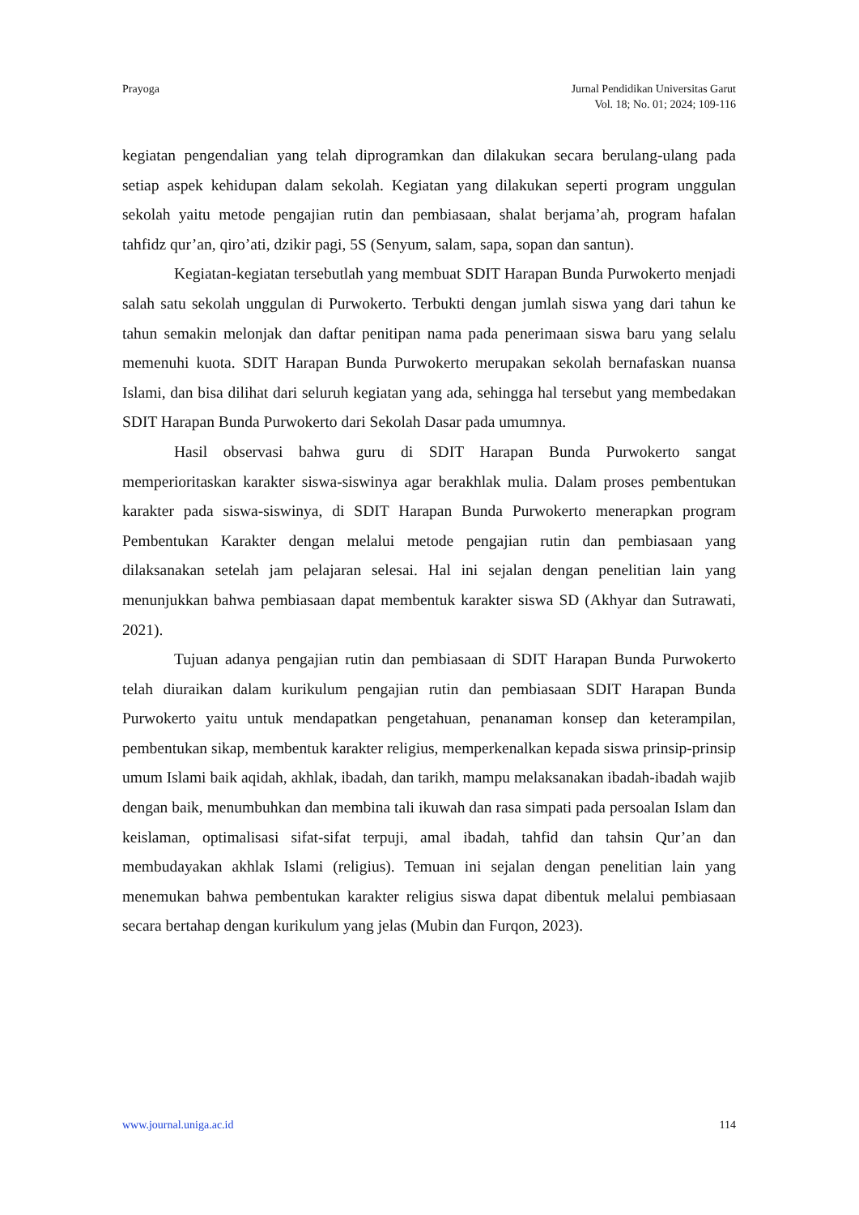Prayoga Jurnal Pendidikan Universitas Garut
Vol. 18; No. 01; 2024; 109-116
kegiatan pengendalian yang telah diprogramkan dan dilakukan secara berulang-ulang pada setiap aspek kehidupan dalam sekolah. Kegiatan yang dilakukan seperti program unggulan sekolah yaitu metode pengajian rutin dan pembiasaan, shalat berjama’ah, program hafalan tahfidz qur’an, qiro’ati, dzikir pagi, 5S (Senyum, salam, sapa, sopan dan santun).
Kegiatan-kegiatan tersebutlah yang membuat SDIT Harapan Bunda Purwokerto menjadi salah satu sekolah unggulan di Purwokerto. Terbukti dengan jumlah siswa yang dari tahun ke tahun semakin melonjak dan daftar penitipan nama pada penerimaan siswa baru yang selalu memenuhi kuota. SDIT Harapan Bunda Purwokerto merupakan sekolah bernafaskan nuansa Islami, dan bisa dilihat dari seluruh kegiatan yang ada, sehingga hal tersebut yang membedakan SDIT Harapan Bunda Purwokerto dari Sekolah Dasar pada umumnya.
Hasil observasi bahwa guru di SDIT Harapan Bunda Purwokerto sangat memperioritaskan karakter siswa-siswinya agar berakhlak mulia. Dalam proses pembentukan karakter pada siswa-siswinya, di SDIT Harapan Bunda Purwokerto menerapkan program Pembentukan Karakter dengan melalui metode pengajian rutin dan pembiasaan yang dilaksanakan setelah jam pelajaran selesai. Hal ini sejalan dengan penelitian lain yang menunjukkan bahwa pembiasaan dapat membentuk karakter siswa SD (Akhyar dan Sutrawati, 2021).
Tujuan adanya pengajian rutin dan pembiasaan di SDIT Harapan Bunda Purwokerto telah diuraikan dalam kurikulum pengajian rutin dan pembiasaan SDIT Harapan Bunda Purwokerto yaitu untuk mendapatkan pengetahuan, penanaman konsep dan keterampilan, pembentukan sikap, membentuk karakter religius, memperkenalkan kepada siswa prinsip-prinsip umum Islami baik aqidah, akhlak, ibadah, dan tarikh, mampu melaksanakan ibadah-ibadah wajib dengan baik, menumbuhkan dan membina tali ikuwah dan rasa simpati pada persoalan Islam dan keislaman, optimalisasi sifat-sifat terpuji, amal ibadah, tahfid dan tahsin Qur’an dan membudayakan akhlak Islami (religius). Temuan ini sejalan dengan penelitian lain yang menemukan bahwa pembentukan karakter religius siswa dapat dibentuk melalui pembiasaan secara bertahap dengan kurikulum yang jelas (Mubin dan Furqon, 2023).
www.journal.uniga.ac.id 114